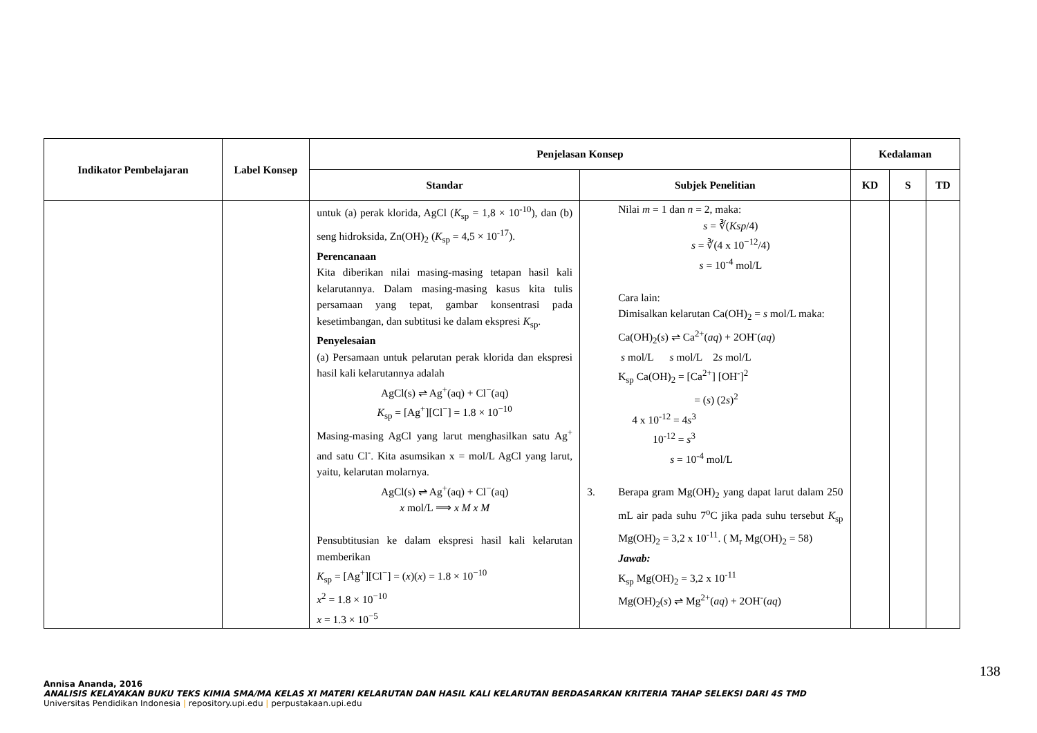| Indikator Pembelajaran | Label Konsep | Penjelasan Konsep | | Kedalaman | | |
| --- | --- | --- | --- | --- | --- | --- |
| | | Standar | Subjek Penelitian | KD | S | TD |
| | | untuk (a) perak klorida, AgCl ( K<sub>sp</sub> = 1,8 × 10<sup>-10</sup>), dan (b) seng hidroksida, Zn(OH)<sub>2</sub> ( K<sub>sp</sub> = 4,5 × 10<sup>-17</sup>). Perencanaan Kita diberikan nilai masing-masing tetapan hasil kali kelarutannya. Dalam masing-masing kasus kita tulis persamaan yang tepat, gambar konsentrasi pada kesetimbangan, dan subtitusi ke dalam ekspresi K<sub>sp</sub>. Penyelesaian (a) Persamaan untuk pelarutan perak klorida dan ekspresi hasil kali kelarutannya adalah AgCl(s) ⇌ Ag<sup>+</sup>(aq) + Cl<sup>−</sup>(aq) K<sub>sp</sub> = [Ag<sup>+</sup>][Cl<sup>−</sup>] = 1.8 × 10<sup>−10</sup> Masing-masing AgCl yang larut menghasilkan satu Ag<sup>+</sup> and satu Cl<sup>-</sup>. Kita asumsikan x = mol/L AgCl yang larut, yaitu, kelarutan molarnya. AgCl(s) ⇌ Ag<sup>+</sup>(aq) + Cl<sup>−</sup>(aq) x mol/L ⟹ x M x M Pensubtitusian ke dalam ekspresi hasil kali kelarutan memberikan K<sub>sp</sub> = [Ag<sup>+</sup>][Cl<sup>−</sup>] = ( x )( x ) = 1.8 × 10<sup>−10</sup> x<sup>2</sup> = 1.8 × 10<sup>−10</sup> x = 1.3 × 10<sup>−5</sup> | Nilai m = 1 dan n = 2, maka: s = ∛( Ksp /4) s = ∛(4 x 10<sup>−12</sup>/4) s = 10<sup>-4</sup> mol/L Cara lain: Dimisalkan kelarutan Ca(OH)<sub>2</sub> = s mol/L maka: Ca(OH)<sub>2</sub>( s ) ⇌ Ca<sup>2+</sup>( aq ) + 2OH<sup>-</sup>( aq ) s mol/L s mol/L 2 s mol/L K<sub>sp</sub> Ca(OH)<sub>2</sub> = [Ca<sup>2+</sup>] [OH<sup>-</sup>]<sup>2</sup> = ( s ) (2 s )<sup>2</sup> 4 x 10<sup>-12</sup> = 4 s<sup>3</sup> 10<sup>-12</sup> = s<sup>3</sup> s = 10<sup>-4</sup> mol/L 3. Berapa gram Mg(OH)<sub>2</sub> yang dapat larut dalam 250 mL air pada suhu 7<sup>o</sup>C jika pada suhu tersebut K<sub>sp</sub> Mg(OH)<sub>2</sub> = 3,2 x 10<sup>-11</sup>. ( M<sub>r</sub> Mg(OH)<sub>2</sub> = 58) Jawab: K<sub>sp</sub> Mg(OH)<sub>2</sub> = 3,2 x 10<sup>-11</sup> Mg(OH)<sub>2</sub>( s ) ⇌ Mg<sup>2+</sup>( aq ) + 2OH<sup>-</sup>( aq ) | | | |
138
Annisa Ananda, 2016
ANALISIS KELAYAKAN BUKU TEKS KIMIA SMA/MA KELAS XI MATERI KELARUTAN DAN HASIL KALI KELARUTAN BERDASARKAN KRITERIA TAHAP SELEKSI DARI 4S TMD
Universitas Pendidikan Indonesia | repository.upi.edu | perpustakaan.upi.edu